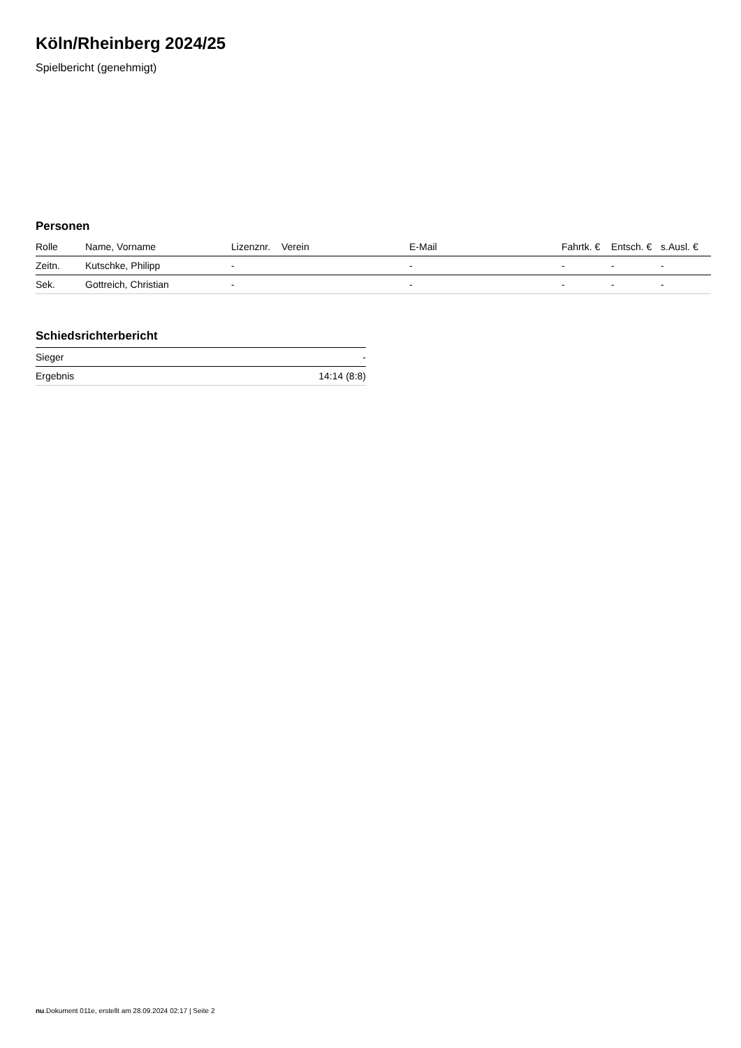Köln/Rheinberg 2024/25
Spielbericht (genehmigt)
Personen
| Rolle | Name, Vorname | Lizenznr. | Verein | E-Mail | Fahrtk. € | Entsch. € | s.Ausl. € |
| --- | --- | --- | --- | --- | --- | --- | --- |
| Zeitn. | Kutschke, Philipp | - | | - | - | - | - |
| Sek. | Gottreich, Christian | - | | - | - | - | - |
Schiedsrichterbericht
| Sieger | - |
| Ergebnis | 14:14 (8:8) |
nu.Dokument 011e, erstellt am 28.09.2024 02:17 | Seite 2